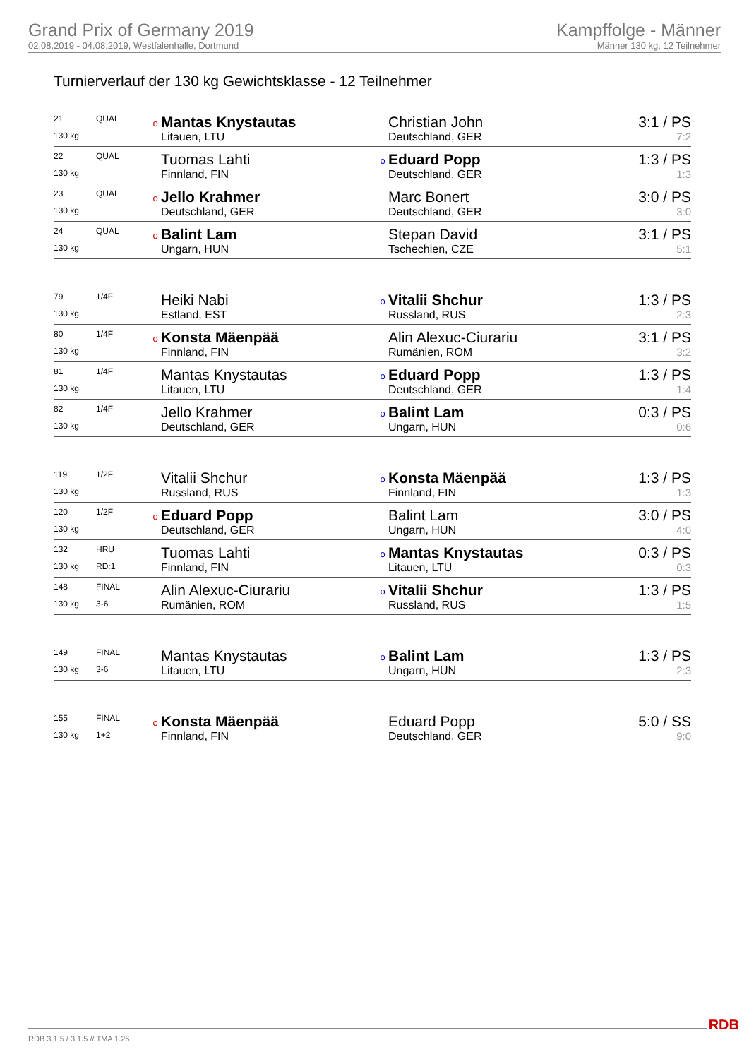Grand Prix of Germany 2019
02.08.2019 - 04.08.2019, Westfalenhalle, Dortmund
Kampffolge - Männer
Männer 130 kg, 12 Teilnehmer
Turnierverlauf der 130 kg Gewichtsklasse - 12 Teilnehmer
| 21 | QUAL | o | Mantas Knystautas | | Christian John | 3:1 / PS |
| 130 kg | | | Litauen, LTU | | Deutschland, GER | 7:2 |
| 22 | QUAL | | Tuomas Lahti | o | Eduard Popp | 1:3 / PS |
| 130 kg | | | Finnland, FIN | | Deutschland, GER | 1:3 |
| 23 | QUAL | o | Jello Krahmer | | Marc Bonert | 3:0 / PS |
| 130 kg | | | Deutschland, GER | | Deutschland, GER | 3:0 |
| 24 | QUAL | o | Balint Lam | | Stepan David | 3:1 / PS |
| 130 kg | | | Ungarn, HUN | | Tschechien, CZE | 5:1 |
| 79 | 1/4F | | Heiki Nabi | o | Vitalii Shchur | 1:3 / PS |
| 130 kg | | | Estland, EST | | Russland, RUS | 2:3 |
| 80 | 1/4F | o | Konsta Mäenpää | | Alin Alexuc-Ciurariu | 3:1 / PS |
| 130 kg | | | Finnland, FIN | | Rumänien, ROM | 3:2 |
| 81 | 1/4F | | Mantas Knystautas | o | Eduard Popp | 1:3 / PS |
| 130 kg | | | Litauen, LTU | | Deutschland, GER | 1:4 |
| 82 | 1/4F | | Jello Krahmer | o | Balint Lam | 0:3 / PS |
| 130 kg | | | Deutschland, GER | | Ungarn, HUN | 0:6 |
| 119 | 1/2F | | Vitalii Shchur | o | Konsta Mäenpää | 1:3 / PS |
| 130 kg | | | Russland, RUS | | Finnland, FIN | 1:3 |
| 120 | 1/2F | o | Eduard Popp | | Balint Lam | 3:0 / PS |
| 130 kg | | | Deutschland, GER | | Ungarn, HUN | 4:0 |
| 132 | HRU | | Tuomas Lahti | o | Mantas Knystautas | 0:3 / PS |
| 130 kg | RD:1 | | Finnland, FIN | | Litauen, LTU | 0:3 |
| 148 | FINAL | | Alin Alexuc-Ciurariu | o | Vitalii Shchur | 1:3 / PS |
| 130 kg | 3-6 | | Rumänien, ROM | | Russland, RUS | 1:5 |
| 149 | FINAL | | Mantas Knystautas | o | Balint Lam | 1:3 / PS |
| 130 kg | 3-6 | | Litauen, LTU | | Ungarn, HUN | 2:3 |
| 155 | FINAL | o | Konsta Mäenpää | | Eduard Popp | 5:0 / SS |
| 130 kg | 1+2 | | Finnland, FIN | | Deutschland, GER | 9:0 |
RDB 3.1.5 / 3.1.5 // TMA 1.26 RDB